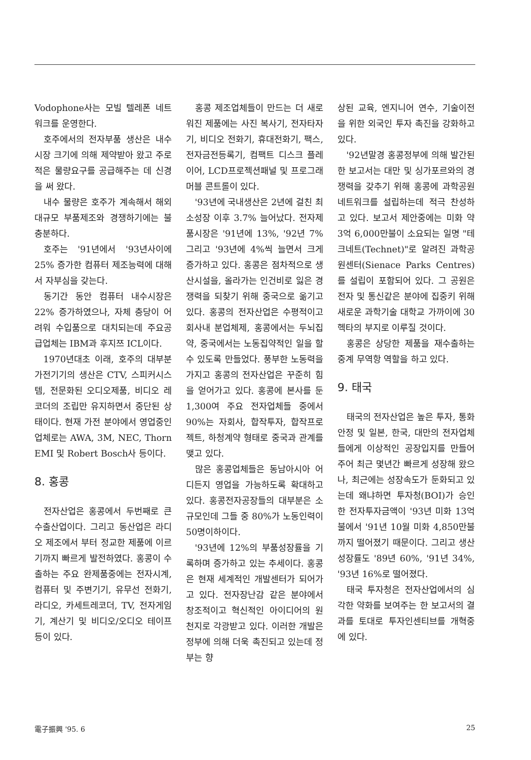Vodophone사는 모빌 텔레폰 네트워크를 운영한다.
호주에서의 전자부품 생산은 내수시장 크기에 의해 제약받아 왔고 주로 적은 물량요구를 공급해주는 데 신경을 써 왔다.
내수 물량은 호주가 계속해서 해외 대규모 부품제조와 경쟁하기에는 불충분하다.
호주는 '91년에서 '93년사이에 25% 증가한 컴퓨터 제조능력에 대해서 자부심을 갖는다.
동기간 동안 컴퓨터 내수시장은 22% 증가하였으나, 자체 충당이 어려워 수입품으로 대치되는데 주요공급업체는 IBM과 후지쯔 ICL이다.
1970년대초 이래, 호주의 대부분 가전기기의 생산은 CTV, 스피커시스템, 전문화된 오디오제품, 비디오 레코더의 조립만 유지하면서 중단된 상태이다. 현재 가전 분야에서 영업중인 업체로는 AWA, 3M, NEC, Thorn EMI 및 Robert Bosch사 등이다.
8. 홍콩
전자산업은 홍콩에서 두번째로 큰 수출산업이다. 그리고 동산업은 라디오 제조에서 부터 정교한 제품에 이르기까지 빠르게 발전하였다. 홍콩이 수출하는 주요 완제품중에는 전자시계, 컴퓨터 및 주변기기, 유무선 전화기, 라디오, 카세트레코더, TV, 전자게임기, 계산기 및 비디오/오디오 테이프 등이 있다.
홍콩 제조업체들이 만드는 더 새로워진 제품에는 사진 복사기, 전자타자기, 비디오 전화기, 휴대전화기, 팩스, 전자금전등록기, 컴팩트 디스크 플레이어, LCD프로젝션패널 및 프로그래머블 콘트롤이 있다.
'93년에 국내생산은 2년에 걸친 최소성장 이후 3.7% 늘어났다. 전자제품시장은 '91년에 13%, '92년 7% 그리고 '93년에 4%씩 늘면서 크게 증가하고 있다. 홍콩은 점차적으로 생산시설을, 올라가는 인건비로 잃은 경쟁력을 되찾기 위해 중국으로 옮기고 있다. 홍콩의 전자산업은 수평적이고 회사내 분업체제, 홍콩에서는 두뇌집약, 중국에서는 노동집약적인 일을 할 수 있도록 만들었다. 풍부한 노동력을 가지고 홍콩의 전자산업은 꾸준히 힘을 얻어가고 있다. 홍콩에 본사를 둔 1,300여 주요 전자업체들 중에서 90%는 자회사, 합작투자, 합작프로젝트, 하청계약 형태로 중국과 관계를 맺고 있다.
많은 홍콩업체들은 동남아시아 어디든지 영업을 가능하도록 확대하고 있다. 홍콩전자공장들의 대부분은 소규모인데 그들 중 80%가 노동인력이 50명이하이다.
'93년에 12%의 부품성장률을 기록하며 증가하고 있는 추세이다. 홍콩은 현재 세계적인 개발센터가 되어가고 있다. 전자장난감 같은 분야에서 창조적이고 혁신적인 아이디어의 원천지로 각광받고 있다. 이러한 개발은 정부에 의해 더욱 촉진되고 있는데 정부는 향
상된 교육, 엔지니어 연수, 기술이전을 위한 외국인 투자 촉진을 강화하고 있다.
'92년말경 홍콩정부에 의해 발간된 한 보고서는 대만 및 싱가포르와의 경쟁력을 갖추기 위해 홍콩에 과학공원 네트워크를 설립하는데 적극 찬성하고 있다. 보고서 제안중에는 미화 약 3억 6,000만불이 소요되는 일명 "테크네트(Technet)"로 알려진 과학공원센터(Sienace Parks Centres)를 설립이 포함되어 있다. 그 공원은 전자 및 통신같은 분야에 집중키 위해 새로운 과학기술 대학교 가까이에 30헥타의 부지로 이루질 것이다.
홍콩은 상당한 제품을 재수출하는 중계 무역항 역할을 하고 있다.
9. 태국
태국의 전자산업은 높은 투자, 통화안정 및 일본, 한국, 대만의 전자업체들에게 이상적인 공장입지를 만들어 주어 최근 몇년간 빠르게 성장해 왔으나, 최근에는 성장속도가 둔화되고 있는데 왜냐하면 투자청(BOI)가 승인한 전자투자금액이 '93년 미화 13억불에서 '91년 10월 미화 4,850만불까지 떨어졌기 때문이다. 그리고 생산성장률도 '89년 60%, '91년 34%, '93년 16%로 떨어졌다.
태국 투자청은 전자산업에서의 심각한 약화를 보여주는 한 보고서의 결과를 토대로 투자인센티브를 개혁중에 있다.
電子振興 '95. 6 25